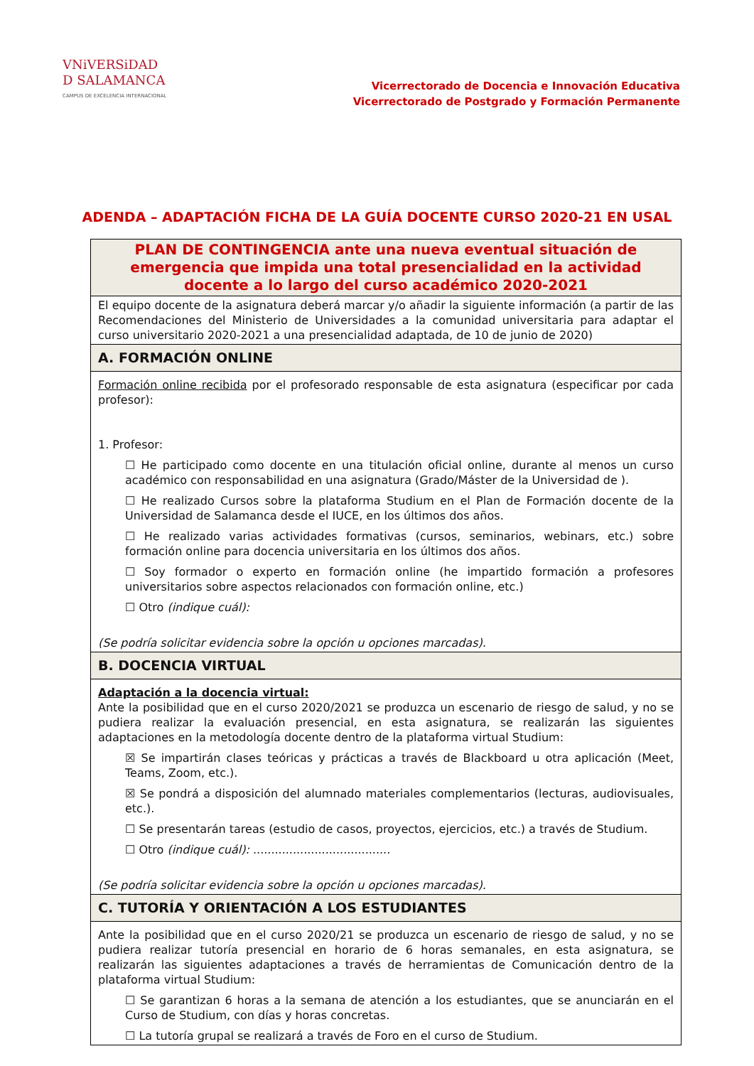VNiVERSiDAD
D SALAMANCA
CAMPUS DE EXCELENCIA INTERNACIONAL
Vicerrectorado de Docencia e Innovación Educativa
Vicerrectorado de Postgrado y Formación Permanente
ADENDA – ADAPTACIÓN FICHA DE LA GUÍA DOCENTE CURSO 2020-21 EN USAL
| PLAN DE CONTINGENCIA ante una nueva eventual situación de emergencia que impida una total presencialidad en la actividad docente a lo largo del curso académico 2020-2021 |
| El equipo docente de la asignatura deberá marcar y/o añadir la siguiente información (a partir de las Recomendaciones del Ministerio de Universidades a la comunidad universitaria para adaptar el curso universitario 2020-2021 a una presencialidad adaptada, de 10 de junio de 2020) |
| A. FORMACIÓN ONLINE |
| Formación online recibida por el profesorado responsable de esta asignatura (especificar por cada profesor): 1. Profesor: ☐ He participado como docente en una titulación oficial online, durante al menos un curso académico con responsabilidad en una asignatura (Grado/Máster de la Universidad de ). ☐ He realizado Cursos sobre la plataforma Studium en el Plan de Formación docente de la Universidad de Salamanca desde el IUCE, en los últimos dos años. ☐ He realizado varias actividades formativas (cursos, seminarios, webinars, etc.) sobre formación online para docencia universitaria en los últimos dos años. ☐ Soy formador o experto en formación online (he impartido formación a profesores universitarios sobre aspectos relacionados con formación online, etc.) ☐ Otro (indique cuál): (Se podría solicitar evidencia sobre la opción u opciones marcadas). |
| B. DOCENCIA VIRTUAL |
| Adaptación a la docencia virtual: Ante la posibilidad que en el curso 2020/2021 se produzca un escenario de riesgo de salud, y no se pudiera realizar la evaluación presencial, en esta asignatura, se realizarán las siguientes adaptaciones en la metodología docente dentro de la plataforma virtual Studium: ☒ Se impartirán clases teóricas y prácticas a través de Blackboard u otra aplicación (Meet, Teams, Zoom, etc.). ☒ Se pondrá a disposición del alumnado materiales complementarios (lecturas, audiovisuales, etc.). ☐ Se presentarán tareas (estudio de casos, proyectos, ejercicios, etc.) a través de Studium. ☐ Otro (indique cuál): ...................................... (Se podría solicitar evidencia sobre la opción u opciones marcadas). |
| C. TUTORÍA Y ORIENTACIÓN A LOS ESTUDIANTES |
| Ante la posibilidad que en el curso 2020/21 se produzca un escenario de riesgo de salud, y no se pudiera realizar tutoría presencial en horario de 6 horas semanales, en esta asignatura, se realizarán las siguientes adaptaciones a través de herramientas de Comunicación dentro de la plataforma virtual Studium: ☐ Se garantizan 6 horas a la semana de atención a los estudiantes, que se anunciarán en el Curso de Studium, con días y horas concretas. ☐ La tutoría grupal se realizará a través de Foro en el curso de Studium. |